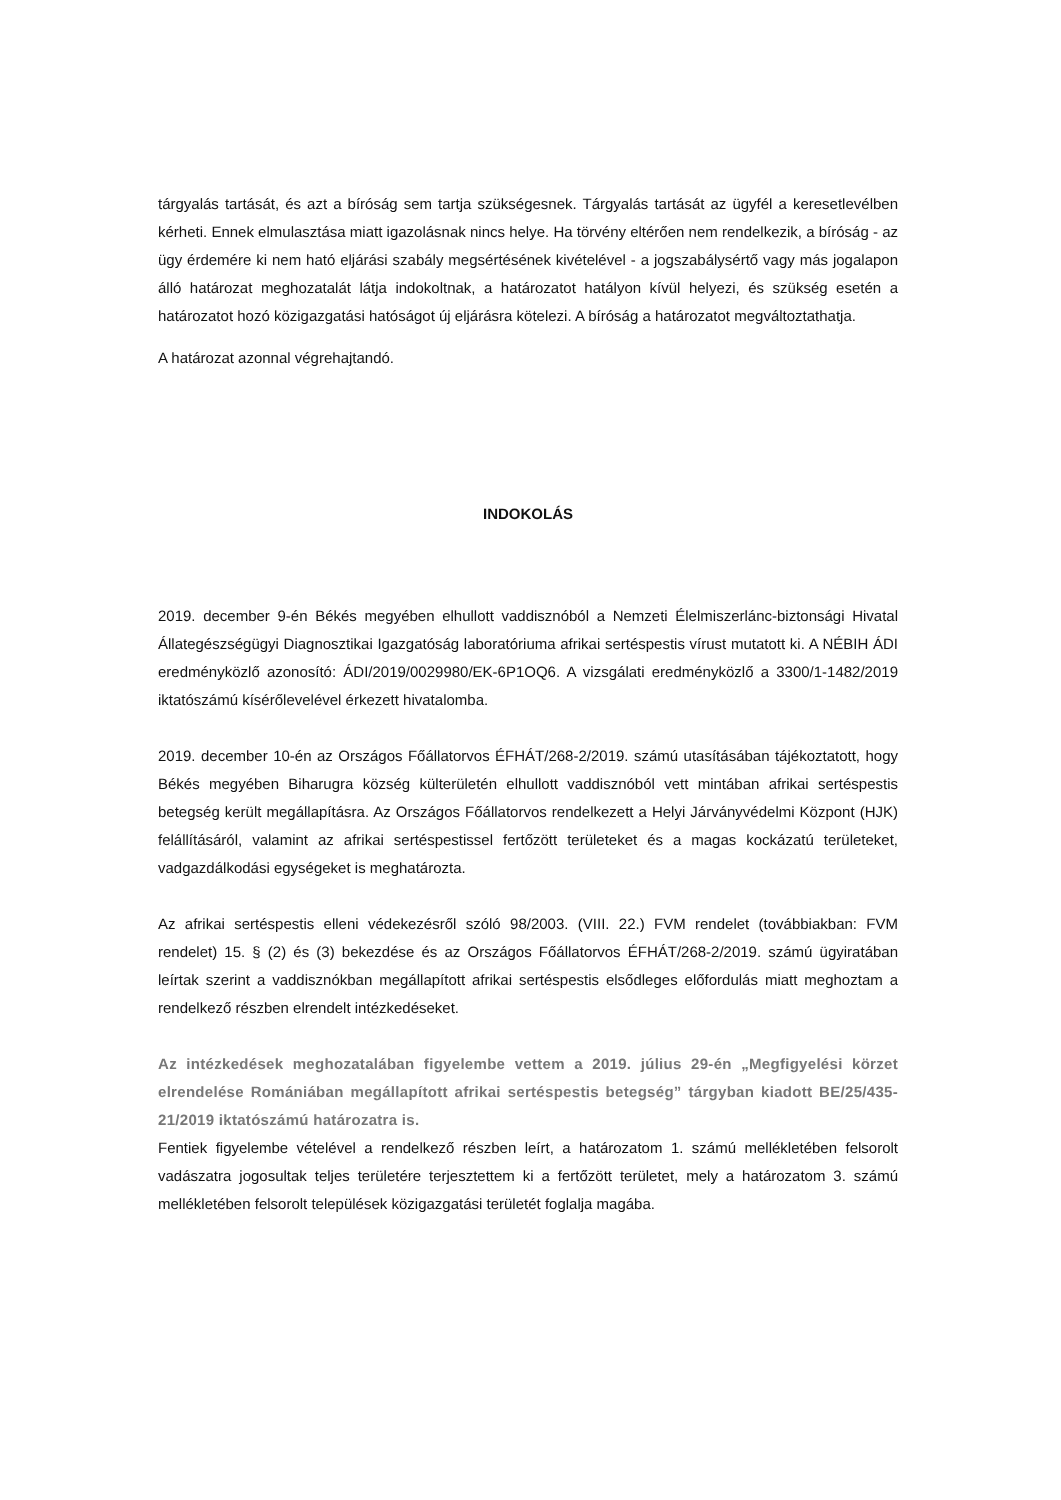tárgyalás tartását, és azt a bíróság sem tartja szükségesnek. Tárgyalás tartását az ügyfél a keresetlevélben kérheti. Ennek elmulasztása miatt igazolásnak nincs helye. Ha törvény eltérően nem rendelkezik, a bíróság - az ügy érdemére ki nem ható eljárási szabály megsértésének kivételével - a jogszabálysértő vagy más jogalapon álló határozat meghozatalát látja indokoltnak, a határozatot hatályon kívül helyezi, és szükség esetén a határozatot hozó közigazgatási hatóságot új eljárásra kötelezi. A bíróság a határozatot megváltoztathatja.
A határozat azonnal végrehajtandó.
INDOKOLÁS
2019. december 9-én Békés megyében elhullott vaddisznóból a Nemzeti Élelmiszerlánc-biztonsági Hivatal Állategészségügyi Diagnosztikai Igazgatóság laboratóriuma afrikai sertéspestis vírust mutatott ki. A NÉBIH ÁDI eredményközlő azonosító: ÁDI/2019/0029980/EK-6P1OQ6. A vizsgálati eredményközlő a 3300/1-1482/2019 iktatószámú kísérőlevelével érkezett hivatalomba.
2019. december 10-én az Országos Főállatorvos ÉFHÁT/268-2/2019. számú utasításában tájékoztatott, hogy Békés megyében Biharugra község külterületén elhullott vaddisznóból vett mintában afrikai sertéspestis betegség került megállapításra. Az Országos Főállatorvos rendelkezett a Helyi Járványvédelmi Központ (HJK) felállításáról, valamint az afrikai sertéspestissel fertőzött területeket és a magas kockázatú területeket, vadgazdálkodási egységeket is meghatározta.
Az afrikai sertéspestis elleni védekezésről szóló 98/2003. (VIII. 22.) FVM rendelet (továbbiakban: FVM rendelet) 15. § (2) és (3) bekezdése és az Országos Főállatorvos ÉFHÁT/268-2/2019. számú ügyiratában leírtak szerint a vaddisznókban megállapított afrikai sertéspestis elsődleges előfordulás miatt meghoztam a rendelkező részben elrendelt intézkedéseket.
Az intézkedések meghozatalában figyelembe vettem a 2019. július 29-én „Megfigyelési körzet elrendelése Romániában megállapított afrikai sertéspestis betegség” tárgyban kiadott BE/25/435-21/2019 iktatószámú határozatra is.
Fentiek figyelembe vételével a rendelkező részben leírt, a határozatom 1. számú mellékletében felsorolt vadászatra jogosultak teljes területére terjesztettem ki a fertőzött területet, mely a határozatom 3. számú mellékletében felsorolt települések közigazgatási területét foglalja magába.